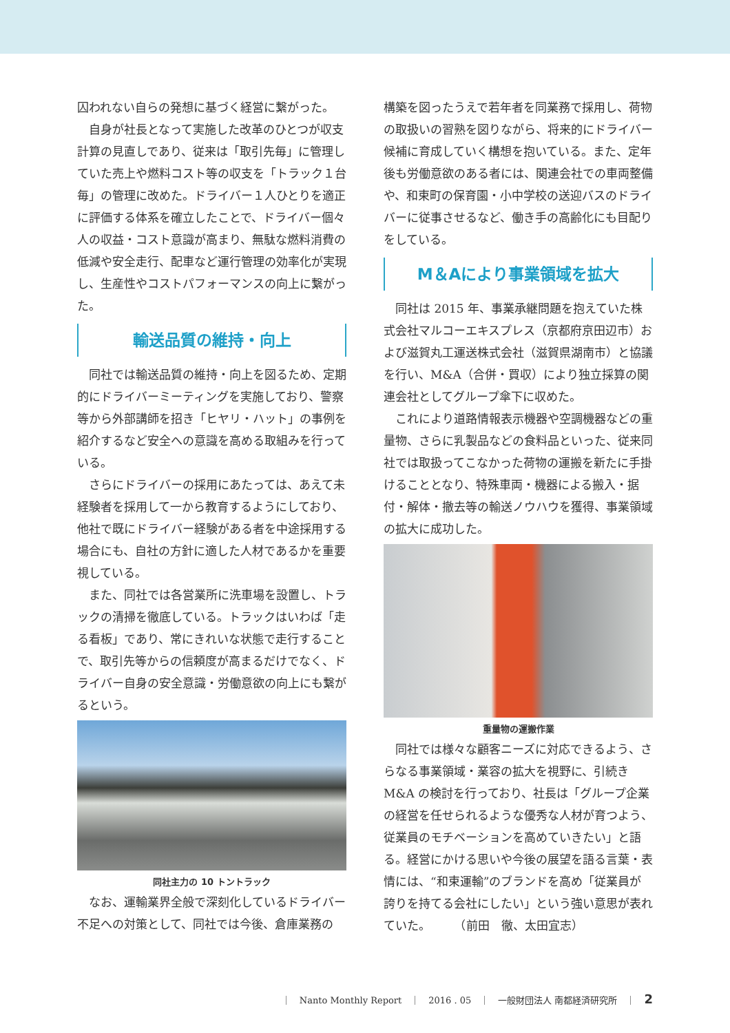囚われない自らの発想に基づく経営に繋がった。
自身が社長となって実施した改革のひとつが収支計算の見直しであり、従来は「取引先毎」に管理していた売上や燃料コスト等の収支を「トラック１台毎」の管理に改めた。ドライバー１人ひとりを適正に評価する体系を確立したことで、ドライバー個々人の収益・コスト意識が高まり、無駄な燃料消費の低減や安全走行、配車など運行管理の効率化が実現し、生産性やコストパフォーマンスの向上に繋がった。
輸送品質の維持・向上
同社では輸送品質の維持・向上を図るため、定期的にドライバーミーティングを実施しており、警察等から外部講師を招き「ヒヤリ・ハット」の事例を紹介するなど安全への意識を高める取組みを行っている。
さらにドライバーの採用にあたっては、あえて未経験者を採用して一から教育するようにしており、他社で既にドライバー経験がある者を中途採用する場合にも、自社の方針に適した人材であるかを重要視している。
また、同社では各営業所に洗車場を設置し、トラックの清掃を徹底している。トラックはいわば「走る看板」であり、常にきれいな状態で走行することで、取引先等からの信頼度が高まるだけでなく、ドライバー自身の安全意識・労働意欲の向上にも繋がるという。
同社主力の 10 トントラック
なお、運輸業界全般で深刻化しているドライバー不足への対策として、同社では今後、倉庫業務の
構築を図ったうえで若年者を同業務で採用し、荷物の取扱いの習熟を図りながら、将来的にドライバー候補に育成していく構想を抱いている。また、定年後も労働意欲のある者には、関連会社での車両整備や、和束町の保育園・小中学校の送迎バスのドライバーに従事させるなど、働き手の高齢化にも目配りをしている。
M＆Aにより事業領域を拡大
同社は 2015 年、事業承継問題を抱えていた株式会社マルコーエキスプレス（京都府京田辺市）および滋賀丸工運送株式会社（滋賀県湖南市）と協議を行い、M&A（合併・買収）により独立採算の関連会社としてグループ傘下に収めた。
これにより道路情報表示機器や空調機器などの重量物、さらに乳製品などの食料品といった、従来同社では取扱ってこなかった荷物の運搬を新たに手掛けることとなり、特殊車両・機器による搬入・据付・解体・撤去等の輸送ノウハウを獲得、事業領域の拡大に成功した。
重量物の運搬作業
同社では様々な顧客ニーズに対応できるよう、さらなる事業領域・業容の拡大を視野に、引続きM&A の検討を行っており、社長は「グループ企業の経営を任せられるような優秀な人材が育つよう、従業員のモチベーションを高めていきたい」と語る。経営にかける思いや今後の展望を語る言葉・表情には、“和束運輸”のブランドを高め「従業員が誇りを持てる会社にしたい」という強い意思が表れていた。　　　（前田　徹、太田宜志）
｜　Nanto Monthly Report　｜　2016 . 05　｜　一般財団法人 南都経済研究所　｜　2